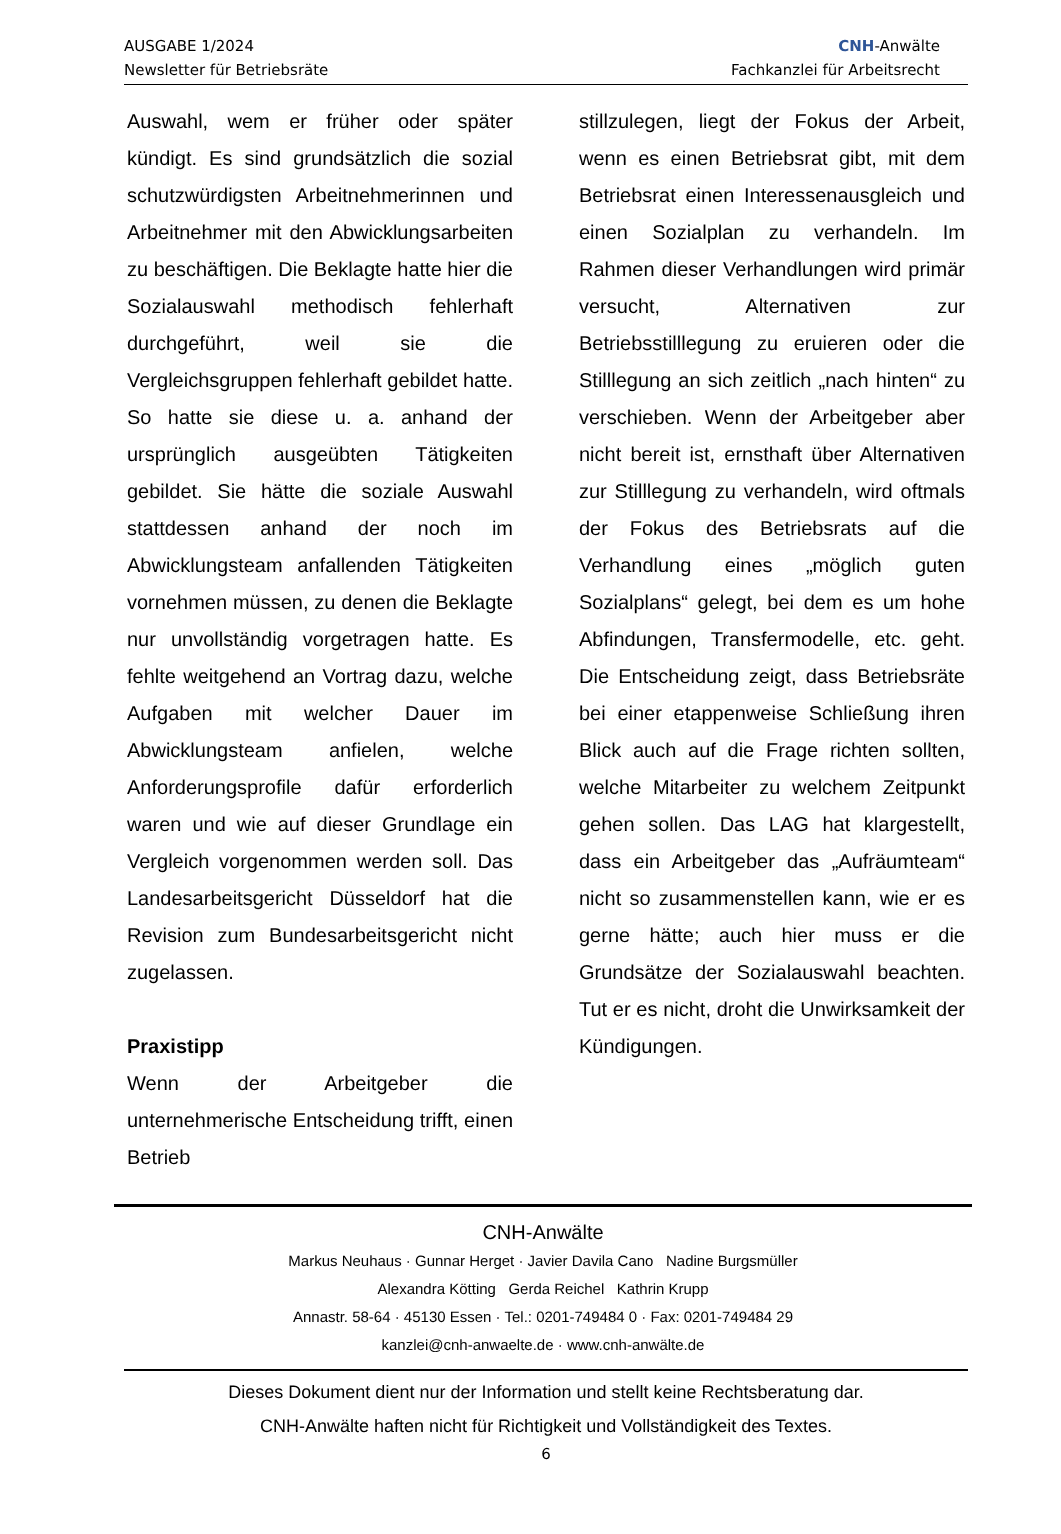AUSGABE 1/2024
Newsletter für Betriebsräte
CNH-Anwälte
Fachkanzlei für Arbeitsrecht
Auswahl, wem er früher oder später kündigt. Es sind grundsätzlich die sozial schutzwürdigsten Arbeitnehmerinnen und Arbeitnehmer mit den Abwicklungsarbeiten zu beschäftigen. Die Beklagte hatte hier die Sozialauswahl methodisch fehlerhaft durchgeführt, weil sie die Vergleichsgruppen fehlerhaft gebildet hatte. So hatte sie diese u. a. anhand der ursprünglich ausgeübten Tätigkeiten gebildet. Sie hätte die soziale Auswahl stattdessen anhand der noch im Abwicklungsteam anfallenden Tätigkeiten vornehmen müssen, zu denen die Beklagte nur unvollständig vorgetragen hatte. Es fehlte weitgehend an Vortrag dazu, welche Aufgaben mit welcher Dauer im Abwicklungsteam anfielen, welche Anforderungsprofile dafür erforderlich waren und wie auf dieser Grundlage ein Vergleich vorgenommen werden soll. Das Landesarbeitsgericht Düsseldorf hat die Revision zum Bundesarbeitsgericht nicht zugelassen.
Praxistipp
Wenn der Arbeitgeber die unternehmerische Entscheidung trifft, einen Betrieb
stillzulegen, liegt der Fokus der Arbeit, wenn es einen Betriebsrat gibt, mit dem Betriebsrat einen Interessenausgleich und einen Sozialplan zu verhandeln. Im Rahmen dieser Verhandlungen wird primär versucht, Alternativen zur Betriebsstilllegung zu eruieren oder die Stilllegung an sich zeitlich „nach hinten“ zu verschieben. Wenn der Arbeitgeber aber nicht bereit ist, ernsthaft über Alternativen zur Stilllegung zu verhandeln, wird oftmals der Fokus des Betriebsrats auf die Verhandlung eines „möglich guten Sozialplans“ gelegt, bei dem es um hohe Abfindungen, Transfermodelle, etc. geht. Die Entscheidung zeigt, dass Betriebsräte bei einer etappenweise Schließung ihren Blick auch auf die Frage richten sollten, welche Mitarbeiter zu welchem Zeitpunkt gehen sollen. Das LAG hat klargestellt, dass ein Arbeitgeber das „Aufräumteam“ nicht so zusammenstellen kann, wie er es gerne hätte; auch hier muss er die Grundsätze der Sozialauswahl beachten. Tut er es nicht, droht die Unwirksamkeit der Kündigungen.
CNH-Anwälte
Markus Neuhaus · Gunnar Herget · Javier Davila Cano Nadine Burgsmüller
Alexandra Kötting Gerda Reichel Kathrin Krupp
Annastr. 58-64 · 45130 Essen · Tel.: 0201-749484 0 · Fax: 0201-749484 29
kanzlei@cnh-anwaelte.de · www.cnh-anwälte.de
Dieses Dokument dient nur der Information und stellt keine Rechtsberatung dar.
CNH-Anwälte haften nicht für Richtigkeit und Vollständigkeit des Textes.
6